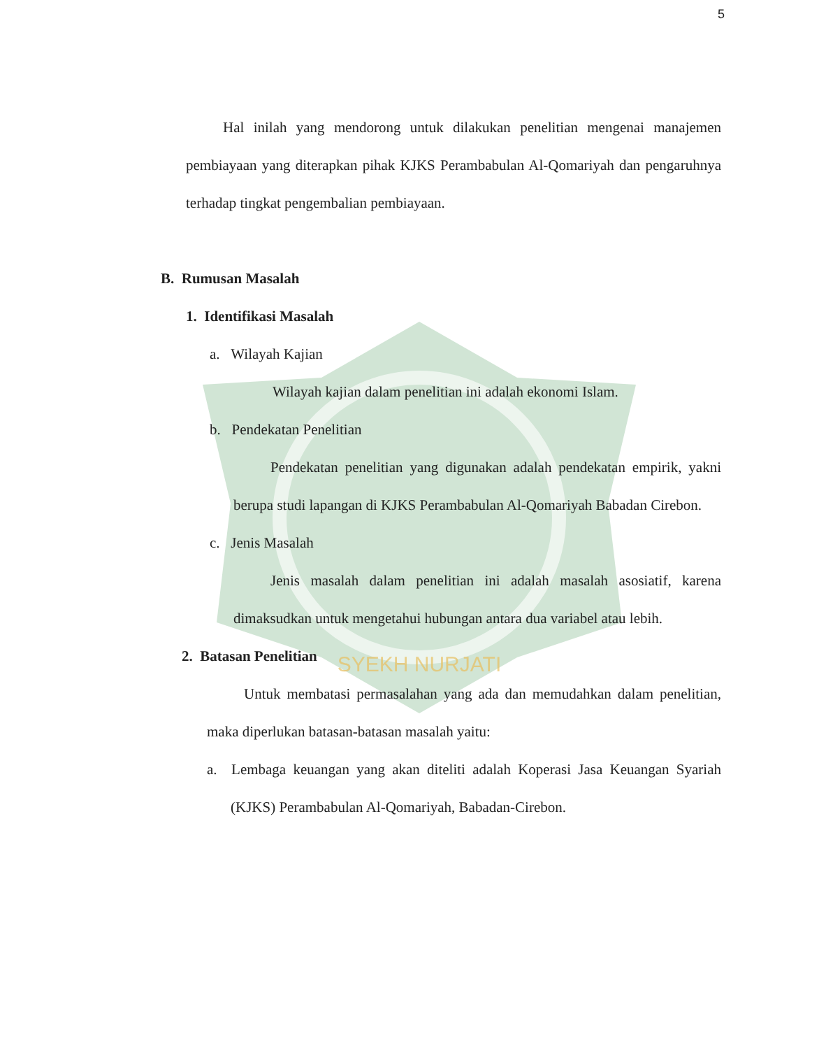SYEKH NURJATI
5
Hal inilah yang mendorong untuk dilakukan penelitian mengenai manajemen pembiayaan yang diterapkan pihak KJKS Perambabulan Al-Qomariyah dan pengaruhnya terhadap tingkat pengembalian pembiayaan.
B. Rumusan Masalah
1. Identifikasi Masalah
a. Wilayah Kajian
Wilayah kajian dalam penelitian ini adalah ekonomi Islam.
b. Pendekatan Penelitian
Pendekatan penelitian yang digunakan adalah pendekatan empirik, yakni berupa studi lapangan di KJKS Perambabulan Al-Qomariyah Babadan Cirebon.
c. Jenis Masalah
Jenis masalah dalam penelitian ini adalah masalah asosiatif, karena dimaksudkan untuk mengetahui hubungan antara dua variabel atau lebih.
2. Batasan Penelitian
Untuk membatasi permasalahan yang ada dan memudahkan dalam penelitian, maka diperlukan batasan-batasan masalah yaitu:
a. Lembaga keuangan yang akan diteliti adalah Koperasi Jasa Keuangan Syariah (KJKS) Perambabulan Al-Qomariyah, Babadan-Cirebon.